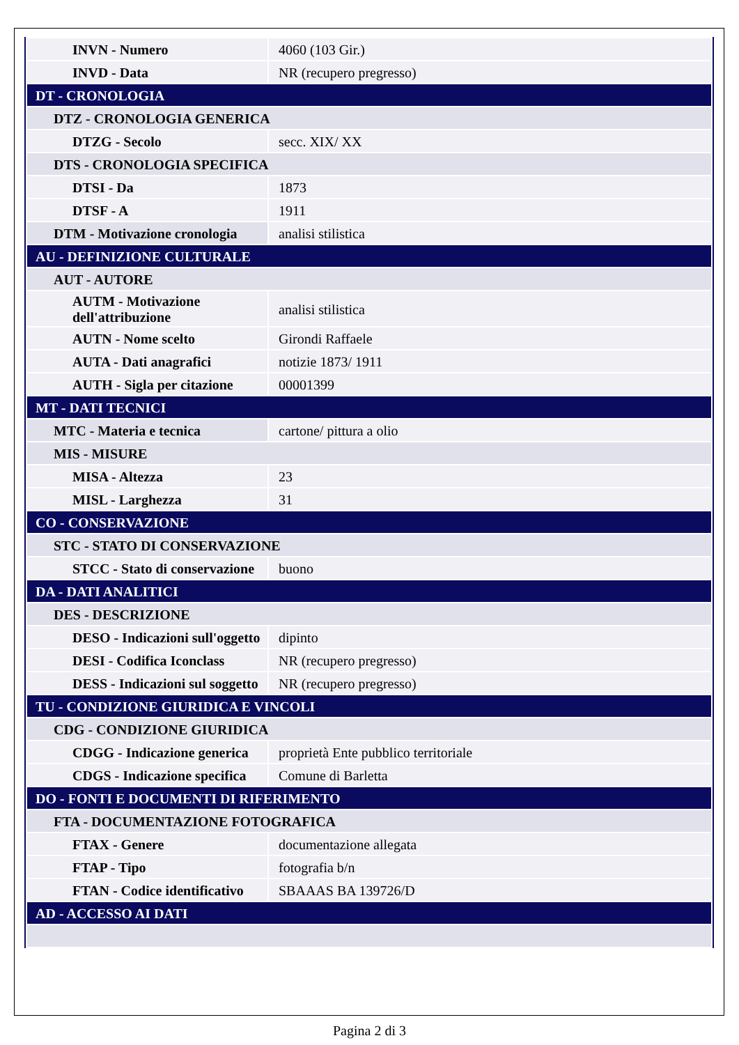| INVN - Numero | 4060 (103 Gir.) |
| INVD - Data | NR (recupero pregresso) |
| DT - CRONOLOGIA | |
| DTZ - CRONOLOGIA GENERICA | |
| DTZG - Secolo | secc. XIX/ XX |
| DTS - CRONOLOGIA SPECIFICA | |
| DTSI - Da | 1873 |
| DTSF - A | 1911 |
| DTM - Motivazione cronologia | analisi stilistica |
| AU - DEFINIZIONE CULTURALE | |
| AUT - AUTORE | |
| AUTM - Motivazione dell'attribuzione | analisi stilistica |
| AUTN - Nome scelto | Girondi Raffaele |
| AUTA - Dati anagrafici | notizie 1873/ 1911 |
| AUTH - Sigla per citazione | 00001399 |
| MT - DATI TECNICI | |
| MTC - Materia e tecnica | cartone/ pittura a olio |
| MIS - MISURE | |
| MISA - Altezza | 23 |
| MISL - Larghezza | 31 |
| CO - CONSERVAZIONE | |
| STC - STATO DI CONSERVAZIONE | |
| STCC - Stato di conservazione | buono |
| DA - DATI ANALITICI | |
| DES - DESCRIZIONE | |
| DESO - Indicazioni sull'oggetto | dipinto |
| DESI - Codifica Iconclass | NR (recupero pregresso) |
| DESS - Indicazioni sul soggetto | NR (recupero pregresso) |
| TU - CONDIZIONE GIURIDICA E VINCOLI | |
| CDG - CONDIZIONE GIURIDICA | |
| CDGG - Indicazione generica | proprietà Ente pubblico territoriale |
| CDGS - Indicazione specifica | Comune di Barletta |
| DO - FONTI E DOCUMENTI DI RIFERIMENTO | |
| FTA - DOCUMENTAZIONE FOTOGRAFICA | |
| FTAX - Genere | documentazione allegata |
| FTAP - Tipo | fotografia b/n |
| FTAN - Codice identificativo | SBAAAS BA 139726/D |
| AD - ACCESSO AI DATI | |
Pagina 2 di 3